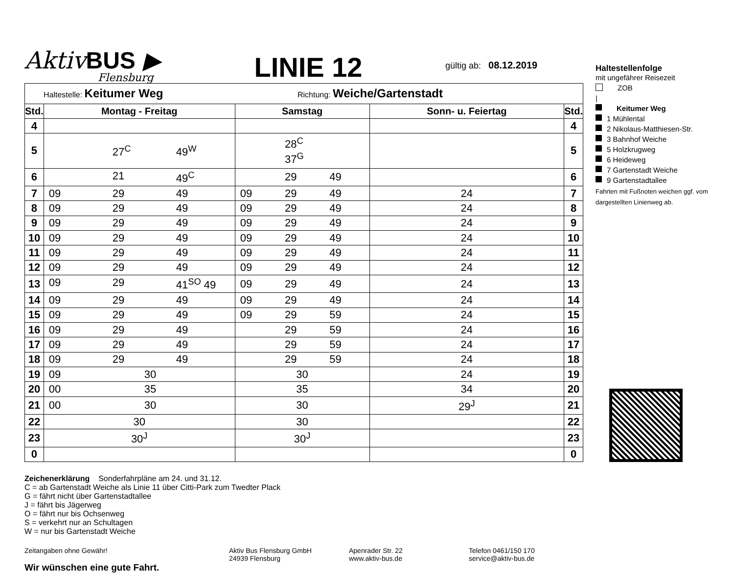AktivBUS ▶
Flensburg
LINIE 12
gültig ab: 08.12.2019
| Haltestelle: Keitumer Weg Richtung: Weiche/Gartenstadt | | | | |
| Std. | Montag - Freitag | Samstag | Sonn- u. Feiertag | Std. |
| 4 | | | | 4 |
| 5 | 27<sup>C</sup> 49<sup>W</sup> | 28<sup>C</sup> 37<sup>G</sup> | | 5 |
| 6 | 21 49<sup>C</sup> | 29 49 | | 6 |
| 7 | 09 29 49 | 09 29 49 | 24 | 7 |
| 8 | 09 29 49 | 09 29 49 | 24 | 8 |
| 9 | 09 29 49 | 09 29 49 | 24 | 9 |
| 10 | 09 29 49 | 09 29 49 | 24 | 10 |
| 11 | 09 29 49 | 09 29 49 | 24 | 11 |
| 12 | 09 29 49 | 09 29 49 | 24 | 12 |
| 13 | 09 29 41<sup>SO</sup> 49 | 09 29 49 | 24 | 13 |
| 14 | 09 29 49 | 09 29 49 | 24 | 14 |
| 15 | 09 29 49 | 09 29 59 | 24 | 15 |
| 16 | 09 29 49 | 29 59 | 24 | 16 |
| 17 | 09 29 49 | 29 59 | 24 | 17 |
| 18 | 09 29 49 | 29 59 | 24 | 18 |
| 19 | 09 30 | 30 | 24 | 19 |
| 20 | 00 35 | 35 | 34 | 20 |
| 21 | 00 30 | 30 | 29<sup>J</sup> | 21 |
| 22 | 30 | 30 | | 22 |
| 23 | 30<sup>J</sup> | 30<sup>J</sup> | | 23 |
| 0 | | | | 0 |
Haltestellenfolge
mit ungefährer Reisezeit
ZOB
|
Keitumer Weg
1 Mühlental
2 Nikolaus-Matthiesen-Str.
3 Bahnhof Weiche
5 Holzkrugweg
6 Heideweg
7 Gartenstadt Weiche
9 Gartenstadtallee
Fahrten mit Fußnoten weichen ggf. vom dargestellten Linienweg ab.
Zeichenerklärung Sonderfahrpläne am 24. und 31.12.
C = ab Gartenstadt Weiche als Linie 11 über Citti-Park zum Twedter Plack
G = fährt nicht über Gartenstadtallee
J = fährt bis Jägerweg
O = fährt nur bis Ochsenweg
S = verkehrt nur an Schultagen
W = nur bis Gartenstadt Weiche
Zeitangaben ohne Gewähr!
Wir wünschen eine gute Fahrt.
Aktiv Bus Flensburg GmbH
24939 Flensburg
Apenrader Str. 22
www.aktiv-bus.de
Telefon 0461/150 170
service@aktiv-bus.de